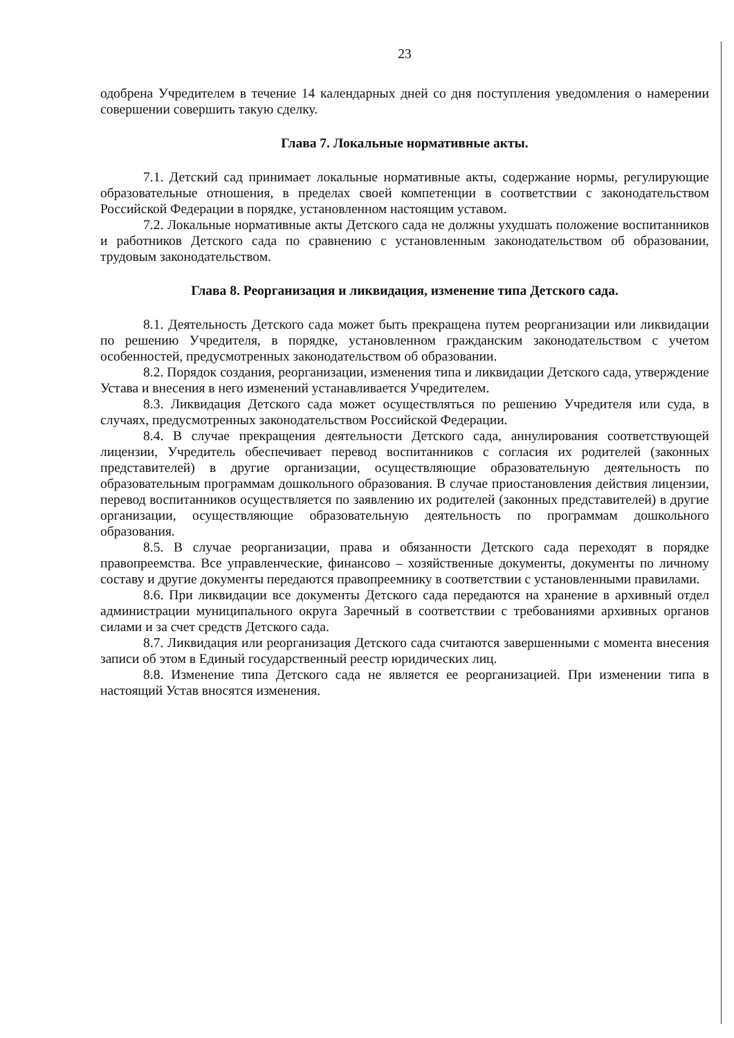23
одобрена Учредителем в течение 14 календарных дней со дня поступления уведомления о намерении совершении совершить такую сделку.
Глава 7. Локальные нормативные акты.
7.1. Детский сад принимает локальные нормативные акты, содержание нормы, регулирующие образовательные отношения, в пределах своей компетенции в соответствии с законодательством Российской Федерации в порядке, установленном настоящим уставом.
7.2. Локальные нормативные акты Детского сада не должны ухудшать положение воспитанников и работников Детского сада по сравнению с установленным законодательством об образовании, трудовым законодательством.
Глава 8. Реорганизация и ликвидация, изменение типа Детского сада.
8.1. Деятельность Детского сада может быть прекращена путем реорганизации или ликвидации по решению Учредителя, в порядке, установленном гражданским законодательством с учетом особенностей, предусмотренных законодательством об образовании.
8.2. Порядок создания, реорганизации, изменения типа и ликвидации Детского сада, утверждение Устава и внесения в него изменений устанавливается Учредителем.
8.3. Ликвидация Детского сада может осуществляться по решению Учредителя или суда, в случаях, предусмотренных законодательством Российской Федерации.
8.4. В случае прекращения деятельности Детского сада, аннулирования соответствующей лицензии, Учредитель обеспечивает перевод воспитанников с согласия их родителей (законных представителей) в другие организации, осуществляющие образовательную деятельность по образовательным программам дошкольного образования. В случае приостановления действия лицензии, перевод воспитанников осуществляется по заявлению их родителей (законных представителей) в другие организации, осуществляющие образовательную деятельность по программам дошкольного образования.
8.5. В случае реорганизации, права и обязанности Детского сада переходят в порядке правопреемства. Все управленческие, финансово – хозяйственные документы, документы по личному составу и другие документы передаются правопреемнику в соответствии с установленными правилами.
8.6. При ликвидации все документы Детского сада передаются на хранение в архивный отдел администрации муниципального округа Заречный в соответствии с требованиями архивных органов силами и за счет средств Детского сада.
8.7. Ликвидация или реорганизация Детского сада считаются завершенными с момента внесения записи об этом в Единый государственный реестр юридических лиц.
8.8. Изменение типа Детского сада не является ее реорганизацией. При изменении типа в настоящий Устав вносятся изменения.